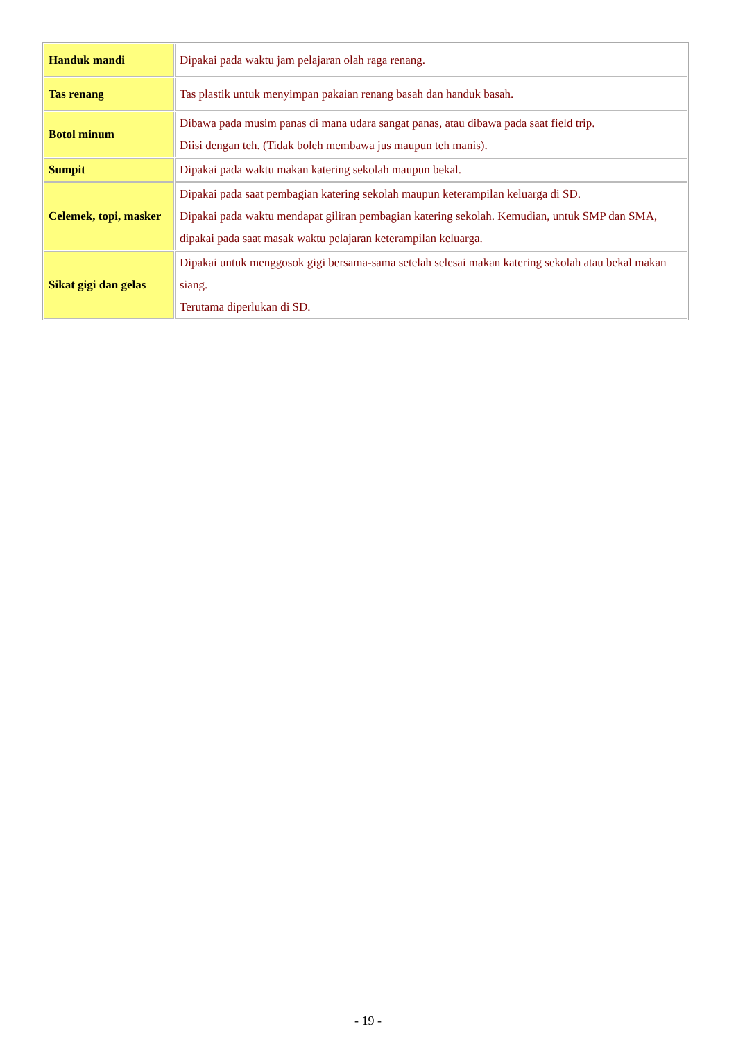| Handuk mandi | Dipakai pada waktu jam pelajaran olah raga renang. |
| Tas renang | Tas plastik untuk menyimpan pakaian renang basah dan handuk basah. |
| Botol minum | Dibawa pada musim panas di mana udara sangat panas, atau dibawa pada saat field trip. Diisi dengan teh. (Tidak boleh membawa jus maupun teh manis). |
| Sumpit | Dipakai pada waktu makan katering sekolah maupun bekal. |
| Celemek, topi, masker | Dipakai pada saat pembagian katering sekolah maupun keterampilan keluarga di SD. Dipakai pada waktu mendapat giliran pembagian katering sekolah. Kemudian, untuk SMP dan SMA, dipakai pada saat masak waktu pelajaran keterampilan keluarga. |
| Sikat gigi dan gelas | Dipakai untuk menggosok gigi bersama-sama setelah selesai makan katering sekolah atau bekal makan siang. Terutama diperlukan di SD. |
- 19 -